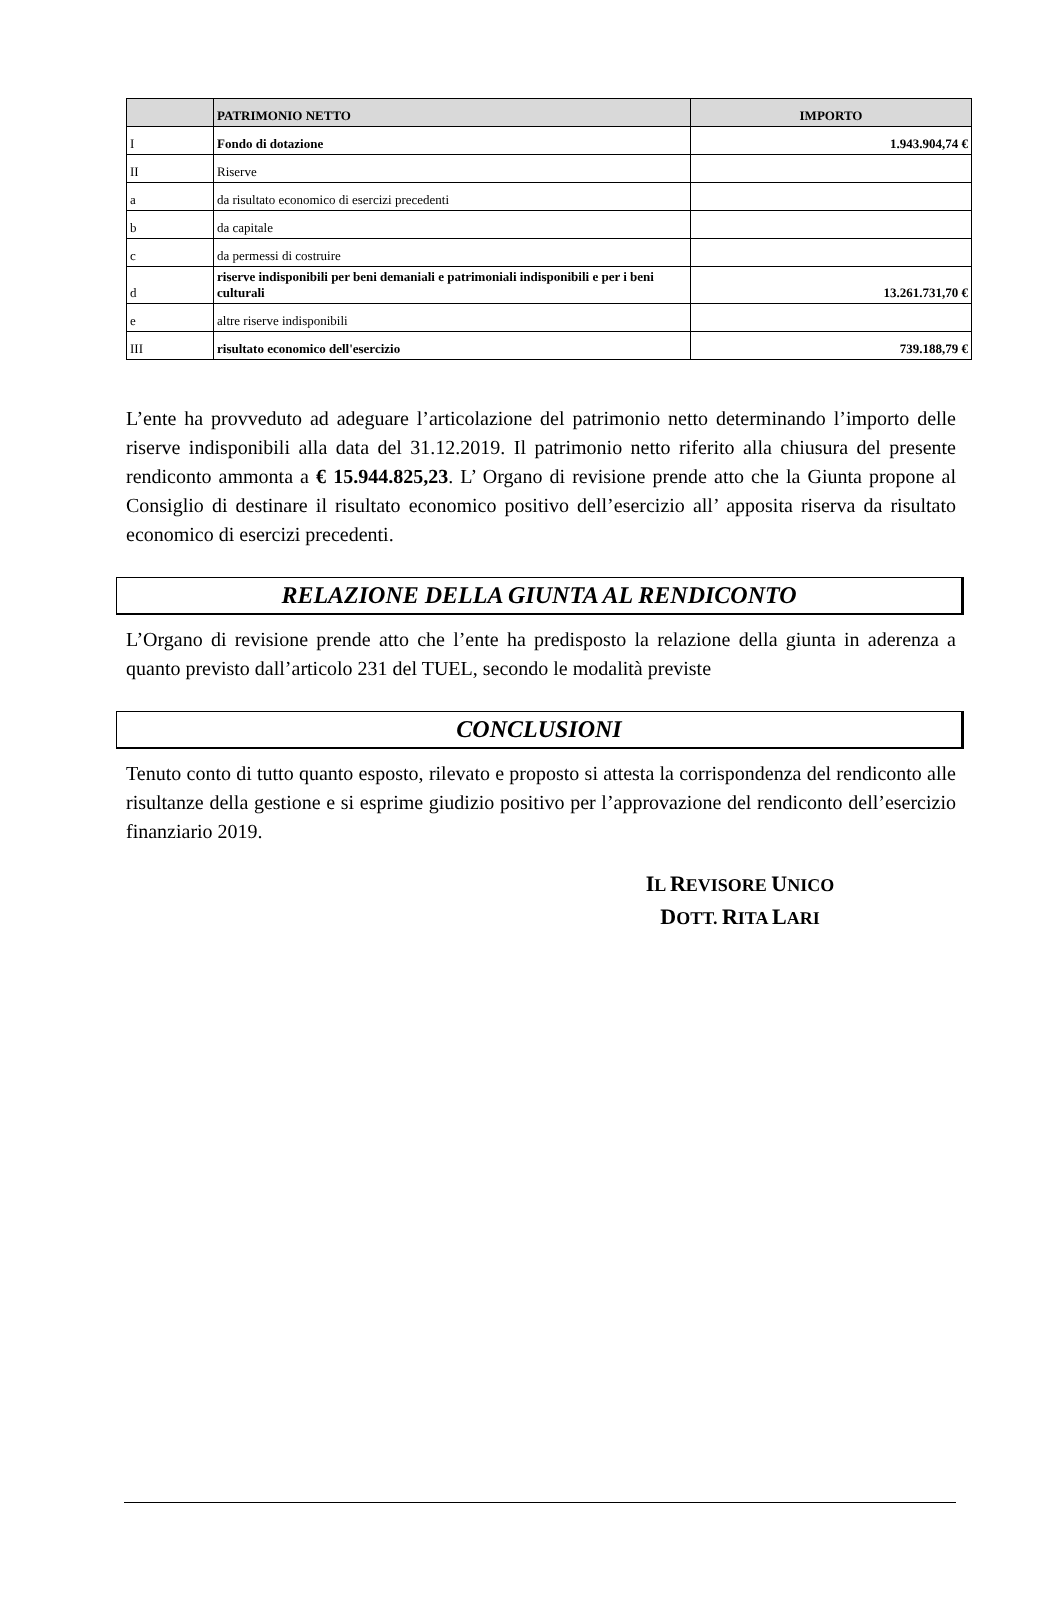| | PATRIMONIO NETTO | IMPORTO |
| --- | --- | --- |
| I | Fondo di dotazione | 1.943.904,74 € |
| II | Riserve | |
| a | da risultato economico di esercizi precedenti | |
| b | da capitale | |
| c | da permessi di costruire | |
| d | riserve indisponibili per beni demaniali e patrimoniali indisponibili e per i beni culturali | 13.261.731,70 € |
| e | altre riserve indisponibili | |
| III | risultato economico dell'esercizio | 739.188,79 € |
L’ente ha provveduto ad adeguare l’articolazione del patrimonio netto determinando l’importo delle riserve indisponibili alla data del 31.12.2019. Il patrimonio netto riferito alla chiusura del presente rendiconto ammonta a € 15.944.825,23. L’ Organo di revisione prende atto che la Giunta propone al Consiglio di destinare il risultato economico positivo dell’esercizio all’ apposita riserva da risultato economico di esercizi precedenti.
RELAZIONE DELLA GIUNTA AL RENDICONTO
L’Organo di revisione prende atto che l’ente ha predisposto la relazione della giunta in aderenza a quanto previsto dall’articolo 231 del TUEL, secondo le modalità previste
CONCLUSIONI
Tenuto conto di tutto quanto esposto, rilevato e proposto si attesta la corrispondenza del rendiconto alle risultanze della gestione e si esprime giudizio positivo per l’approvazione del rendiconto dell’esercizio finanziario 2019.
IL REVISORE UNICO
DOTT. RITA LARI